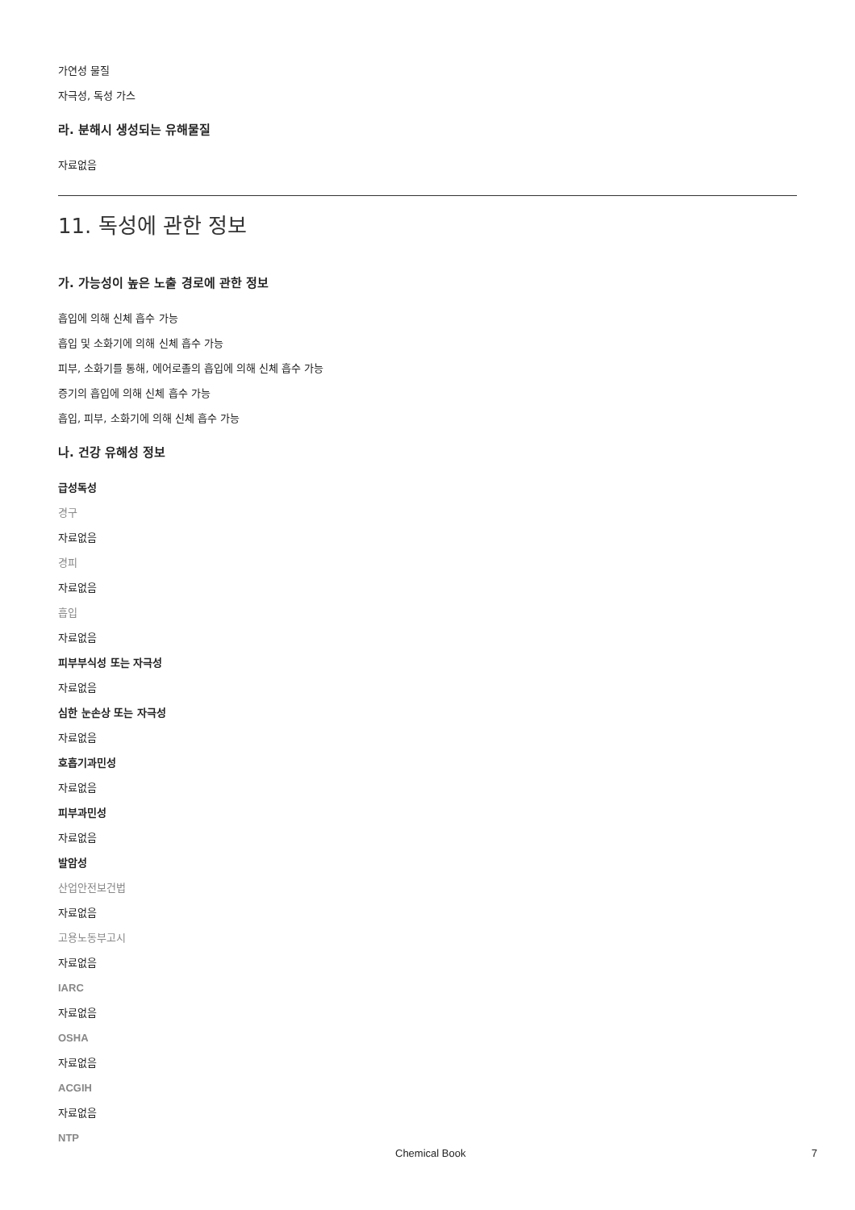가연성 물질
자극성, 독성 가스
라. 분해시 생성되는 유해물질
자료없음
11. 독성에 관한 정보
가. 가능성이 높은 노출 경로에 관한 정보
흡입에 의해 신체 흡수 가능
흡입 및 소화기에 의해 신체 흡수 가능
피부, 소화기를 통해, 에어로졸의 흡입에 의해 신체 흡수 가능
증기의 흡입에 의해 신체 흡수 가능
흡입, 피부, 소화기에 의해 신체 흡수 가능
나. 건강 유해성 정보
급성독성
경구
자료없음
경피
자료없음
흡입
자료없음
피부부식성 또는 자극성
자료없음
심한 눈손상 또는 자극성
자료없음
호흡기과민성
자료없음
피부과민성
자료없음
발암성
산업안전보건법
자료없음
고용노동부고시
자료없음
IARC
자료없음
OSHA
자료없음
ACGIH
자료없음
NTP
Chemical Book 7